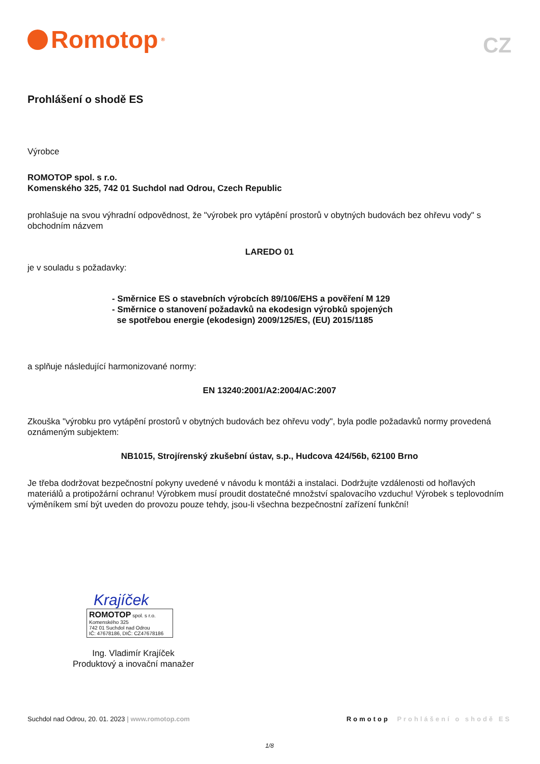Romotop<sup>®</sup>
CZ
Prohlášení o shodě ES
Výrobce
ROMOTOP spol. s r.o.
Komenského 325, 742 01 Suchdol nad Odrou, Czech Republic
prohlašuje na svou výhradní odpovědnost, že "výrobek pro vytápění prostorů v obytných budovách bez ohřevu vody" s obchodním názvem
LAREDO 01
je v souladu s požadavky:
- Směrnice ES o stavebních výrobcích 89/106/EHS a pověření M 129
- Směrnice o stanovení požadavků na ekodesign výrobků spojených
se spotřebou energie (ekodesign) 2009/125/ES, (EU) 2015/1185
a splňuje následující harmonizované normy:
EN 13240:2001/A2:2004/AC:2007
Zkouška "výrobku pro vytápění prostorů v obytných budovách bez ohřevu vody", byla podle požadavků normy provedená oznámeným subjektem:
NB1015, Strojírenský zkušební ústav, s.p., Hudcova 424/56b, 62100 Brno
Je třeba dodržovat bezpečnostní pokyny uvedené v návodu k montáži a instalaci. Dodržujte vzdálenosti od hořlavých materiálů a protipožární ochranu! Výrobkem musí proudit dostatečné množství spalovacího vzduchu! Výrobek s teplovodním výměníkem smí být uveden do provozu pouze tehdy, jsou-li všechna bezpečnostní zařízení funkční!
Krajíček
ROMOTOP spol. s r.o.
Komenského 325
742 01 Suchdol nad Odrou
IČ: 47678186, DIČ: CZ47678186
Ing. Vladimír Krajíček
Produktový a inovační manažer
Suchdol nad Odrou, 20. 01. 2023 | www.romotop.com Romotop Prohlášení o shodě ES
1/8